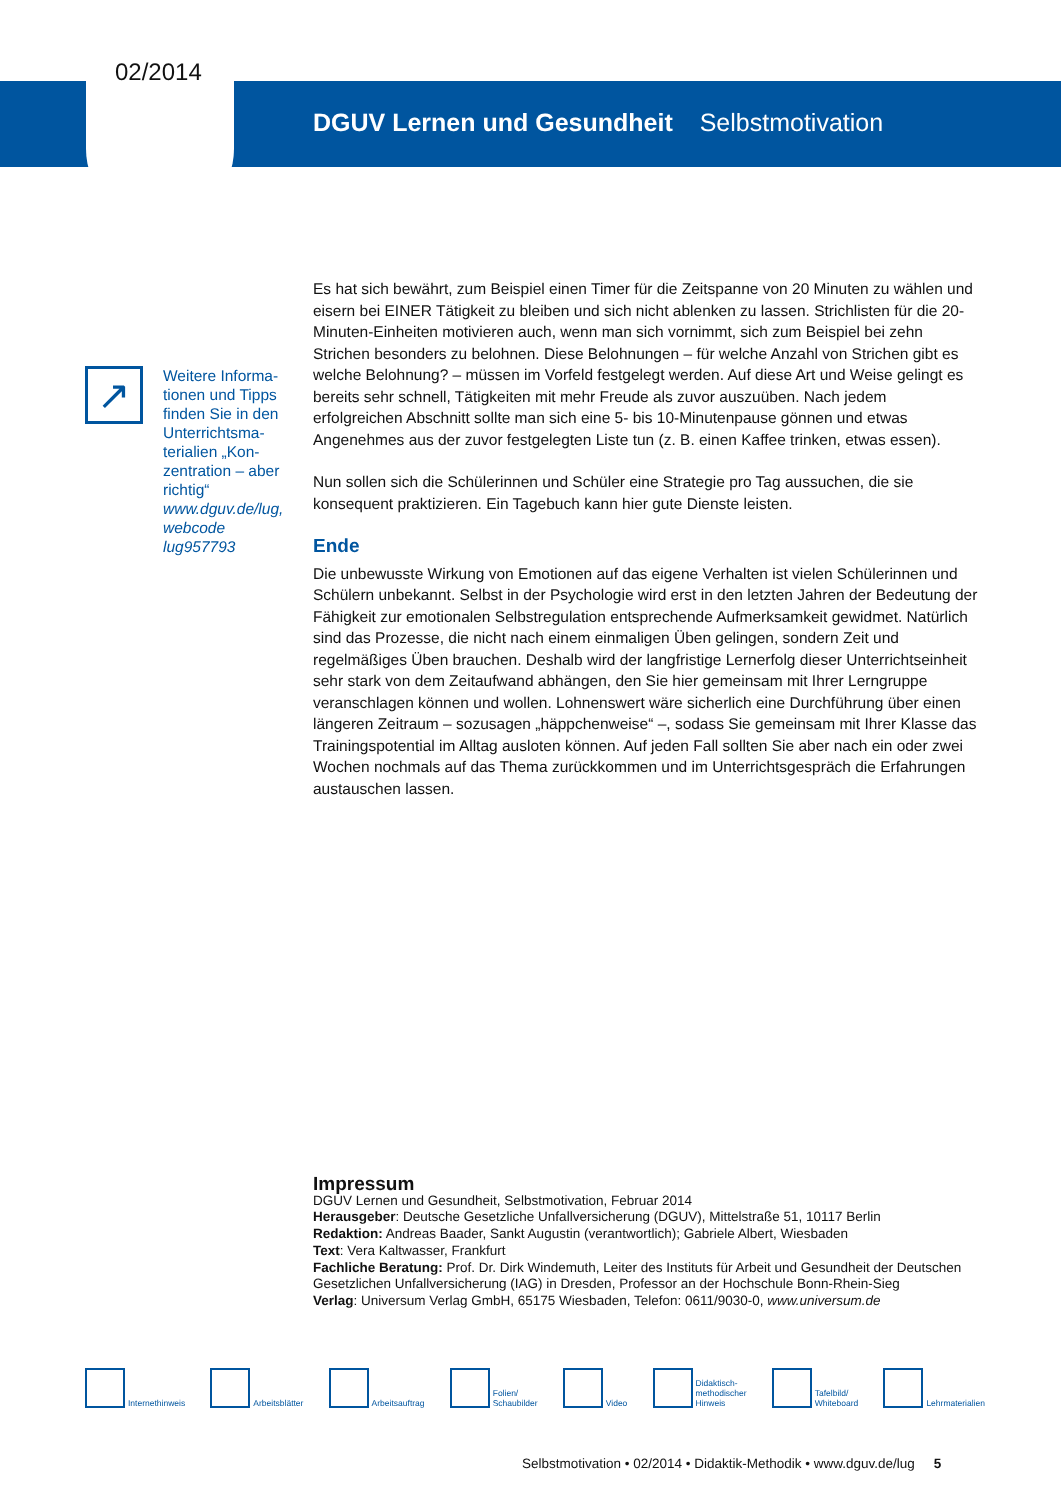02/2014
DGUV Lernen und Gesundheit Selbstmotivation
↗
Weitere Informa-tionen und Tipps finden Sie in den Unterrichtsma-terialien „Kon-zentration – aber richtig“ www.dguv.de/lug, webcode lug957793
Es hat sich bewährt, zum Beispiel einen Timer für die Zeitspanne von 20 Minuten zu wählen und eisern bei EINER Tätigkeit zu bleiben und sich nicht ablenken zu lassen. Strichlisten für die 20-Minuten-Einheiten motivieren auch, wenn man sich vornimmt, sich zum Beispiel bei zehn Strichen besonders zu belohnen. Diese Belohnungen – für welche Anzahl von Strichen gibt es welche Belohnung? – müssen im Vorfeld festgelegt werden. Auf diese Art und Weise gelingt es bereits sehr schnell, Tätigkeiten mit mehr Freude als zuvor auszuüben. Nach jedem erfolgreichen Abschnitt sollte man sich eine 5- bis 10-Minutenpause gönnen und etwas Angenehmes aus der zuvor festgelegten Liste tun (z. B. einen Kaffee trinken, etwas essen).
Nun sollen sich die Schülerinnen und Schüler eine Strategie pro Tag aussuchen, die sie konsequent praktizieren. Ein Tagebuch kann hier gute Dienste leisten.
Ende
Die unbewusste Wirkung von Emotionen auf das eigene Verhalten ist vielen Schülerinnen und Schülern unbekannt. Selbst in der Psychologie wird erst in den letzten Jahren der Bedeutung der Fähigkeit zur emotionalen Selbstregulation entsprechende Aufmerksamkeit gewidmet. Natürlich sind das Prozesse, die nicht nach einem einmaligen Üben gelingen, sondern Zeit und regelmäßiges Üben brauchen. Deshalb wird der langfristige Lernerfolg dieser Unterrichtseinheit sehr stark von dem Zeitaufwand abhängen, den Sie hier gemeinsam mit Ihrer Lerngruppe veranschlagen können und wollen. Lohnenswert wäre sicherlich eine Durchführung über einen längeren Zeitraum – sozusagen „häppchenweise“ –, sodass Sie gemeinsam mit Ihrer Klasse das Trainingspotential im Alltag ausloten können. Auf jeden Fall sollten Sie aber nach ein oder zwei Wochen nochmals auf das Thema zurückkommen und im Unterrichtsgespräch die Erfahrungen austauschen lassen.
Impressum
DGUV Lernen und Gesundheit, Selbstmotivation, Februar 2014
Herausgeber: Deutsche Gesetzliche Unfallversicherung (DGUV), Mittelstraße 51, 10117 Berlin
Redaktion: Andreas Baader, Sankt Augustin (verantwortlich); Gabriele Albert, Wiesbaden
Text: Vera Kaltwasser, Frankfurt
Fachliche Beratung: Prof. Dr. Dirk Windemuth, Leiter des Instituts für Arbeit und Gesundheit der Deutschen Gesetzlichen Unfallversicherung (IAG) in Dresden, Professor an der Hochschule Bonn-Rhein-Sieg
Verlag: Universum Verlag GmbH, 65175 Wiesbaden, Telefon: 0611/9030-0, www.universum.de
Internethinweis Arbeitsblätter Arbeitsauftrag Folien/
Schaubilder
Video Didaktisch-
methodischer
Hinweis
Tafelbild/
Whiteboard
Lehrmaterialien
Selbstmotivation • 02/2014 • Didaktik-Methodik • www.dguv.de/lug 5